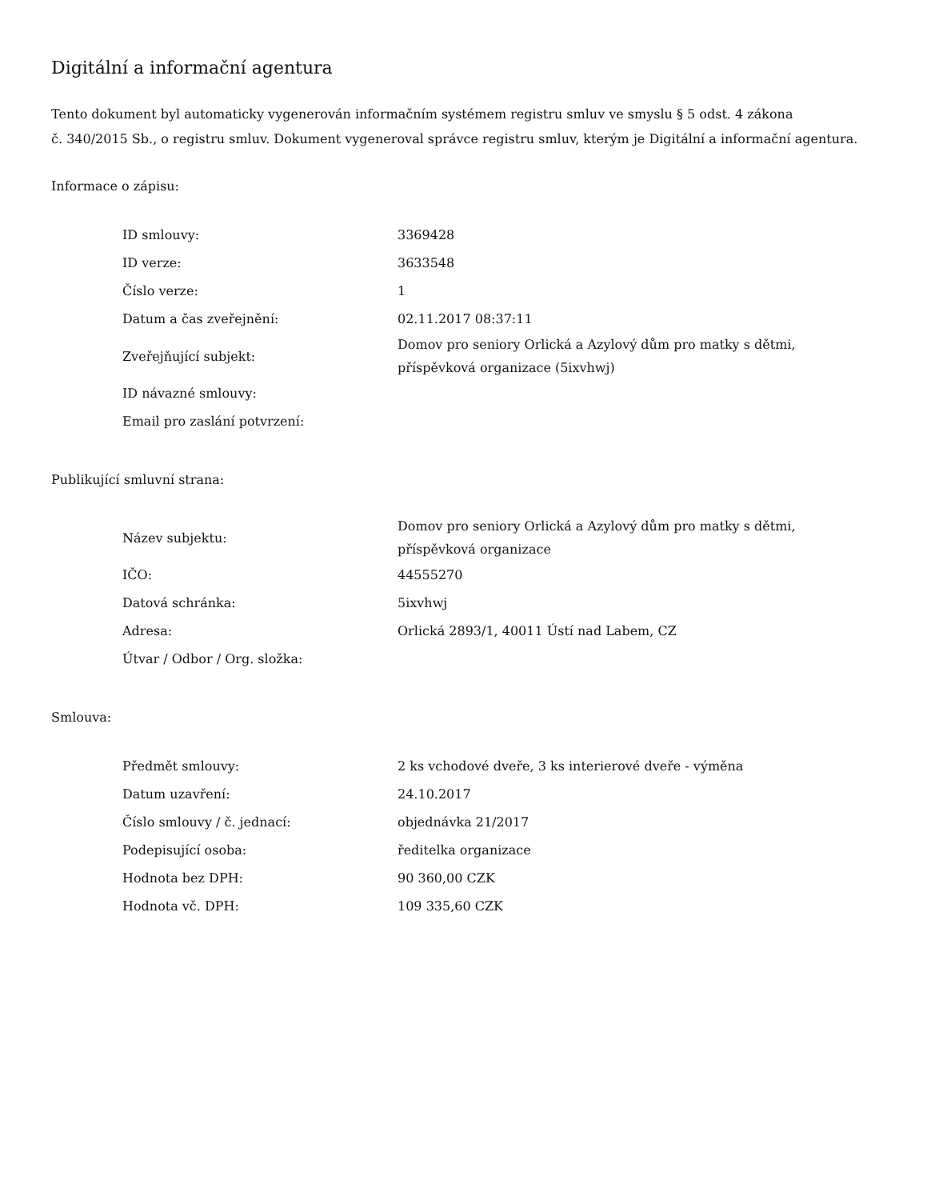Digitální a informační agentura
Tento dokument byl automaticky vygenerován informačním systémem registru smluv ve smyslu § 5 odst. 4 zákona
č. 340/2015 Sb., o registru smluv. Dokument vygeneroval správce registru smluv, kterým je Digitální a informační agentura.
Informace o zápisu:
| ID smlouvy: | 3369428 |
| ID verze: | 3633548 |
| Číslo verze: | 1 |
| Datum a čas zveřejnění: | 02.11.2017 08:37:11 |
| Zveřejňující subjekt: | Domov pro seniory Orlická a Azylový dům pro matky s dětmi, příspěvková organizace (5ixvhwj) |
| ID návazné smlouvy: | |
| Email pro zaslání potvrzení: | |
Publikující smluvní strana:
| Název subjektu: | Domov pro seniory Orlická a Azylový dům pro matky s dětmi, příspěvková organizace |
| IČO: | 44555270 |
| Datová schránka: | 5ixvhwj |
| Adresa: | Orlická 2893/1, 40011 Ústí nad Labem, CZ |
| Útvar / Odbor / Org. složka: | |
Smlouva:
| Předmět smlouvy: | 2 ks vchodové dveře, 3 ks interierové dveře - výměna |
| Datum uzavření: | 24.10.2017 |
| Číslo smlouvy / č. jednací: | objednávka 21/2017 |
| Podepisující osoba: | ředitelka organizace |
| Hodnota bez DPH: | 90 360,00 CZK |
| Hodnota vč. DPH: | 109 335,60 CZK |